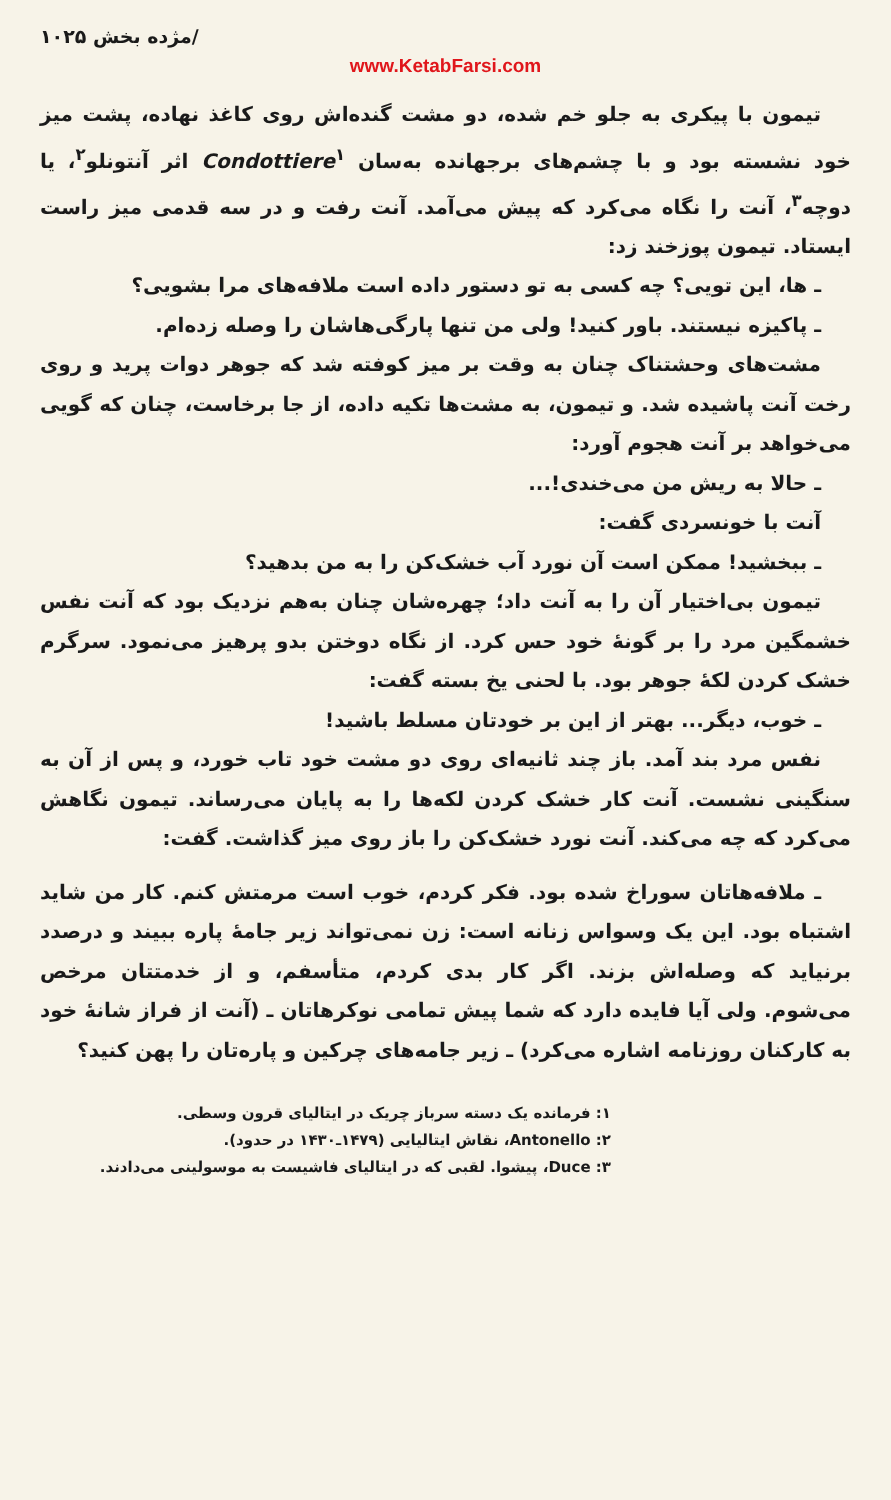مژده بخش ۱۰۲۵/
www.KetabFarsi.com
تیمون با پیکری به جلو خم شده، دو مشت گنده‌اش روی کاغذ نهاده، پشت میز خود نشسته بود و با چشم‌های برجهانده به‌سان Condottiere<sup>۱</sup> اثر آنتونلو<sup>۲</sup>، یا دوچه<sup>۳</sup>، آنت را نگاه می‌کرد که پیش می‌آمد. آنت رفت و در سه قدمی میز راست ایستاد. تیمون پوزخند زد:
ـ ها، این تویی؟ چه کسی به تو دستور داده است ملافه‌های مرا بشویی؟
ـ پاکیزه نیستند. باور کنید! ولی من تنها پارگی‌هاشان را وصله زده‌ام.
مشت‌های وحشتناک چنان به وقت بر میز کوفته شد که جوهر دوات پرید و روی رخت آنت پاشیده شد. و تیمون، به مشت‌ها تکیه داده، از جا برخاست، چنان که گویی می‌خواهد بر آنت هجوم آورد:
ـ حالا به ریش من می‌خندی!...
آنت با خونسردی گفت:
ـ ببخشید! ممکن است آن نورد آب خشک‌کن را به من بدهید؟
تیمون بی‌اختیار آن را به آنت داد؛ چهره‌شان چنان به‌هم نزدیک بود که آنت نفس خشمگین مرد را بر گونهٔ خود حس کرد. از نگاه دوختن بدو پرهیز می‌نمود. سرگرم خشک کردن لکهٔ جوهر بود. با لحنی یخ بسته گفت:
ـ خوب، دیگر... بهتر از این بر خودتان مسلط باشید!
نفس مرد بند آمد. باز چند ثانیه‌ای روی دو مشت خود تاب خورد، و پس از آن به سنگینی نشست. آنت کار خشک کردن لکه‌ها را به پایان می‌رساند. تیمون نگاهش می‌کرد که چه می‌کند. آنت نورد خشک‌کن را باز روی میز گذاشت. گفت:
ـ ملافه‌هاتان سوراخ شده بود. فکر کردم، خوب است مرمتش کنم. کار من شاید اشتباه بود. این یک وسواس زنانه است: زن نمی‌تواند زیر جامهٔ پاره ببیند و درصدد برنیاید که وصله‌اش بزند. اگر کار بدی کردم، متأسفم، و از خدمتتان مرخص می‌شوم. ولی آیا فایده دارد که شما پیش تمامی نوکرهاتان ـ (آنت از فراز شانهٔ خود به کارکنان روزنامه اشاره می‌کرد) ـ زیر جامه‌های چرکین و پاره‌تان را پهن کنید؟
۱: فرمانده یک دسته سرباز چریک در ایتالیای قرون وسطی.
۲: Antonello، نقاش ایتالیایی (۱۴۷۹ـ۱۴۳۰ در حدود).
۳: Duce، پیشوا. لقبی که در ایتالیای فاشیست به موسولینی می‌دادند.